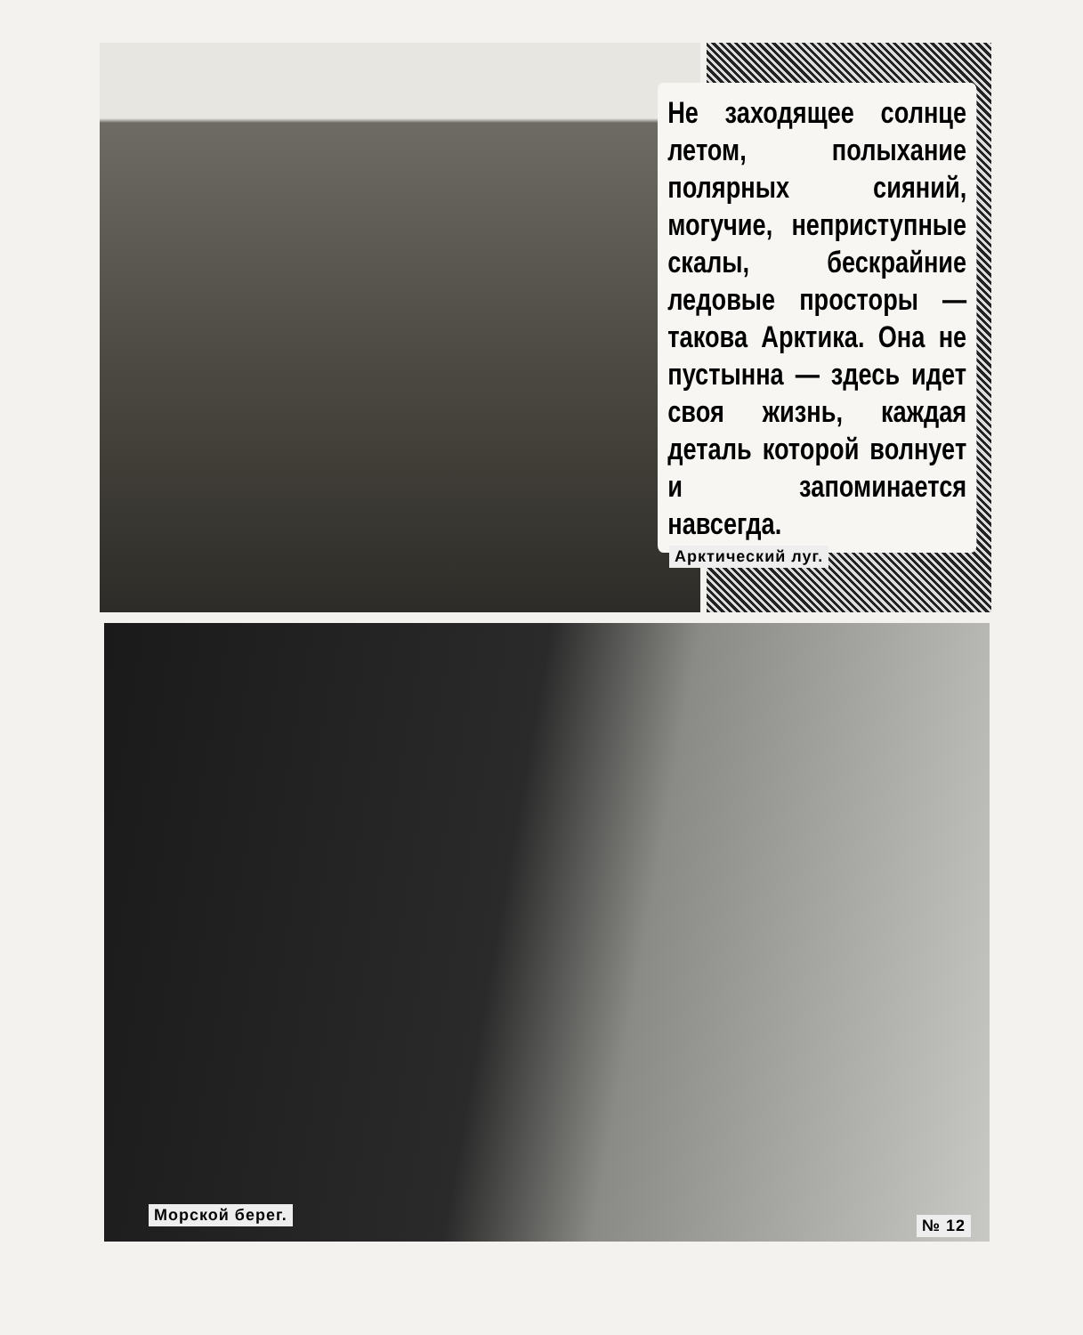Не заходящее солнце летом, полыхание полярных сияний, могучие, неприступные скалы, бескрайние ледовые просторы — такова Арктика. Она не пустынна — здесь идет своя жизнь, каждая деталь которой волнует и запоминается навсегда.
Арктический луг.
Морской берег.
№ 12